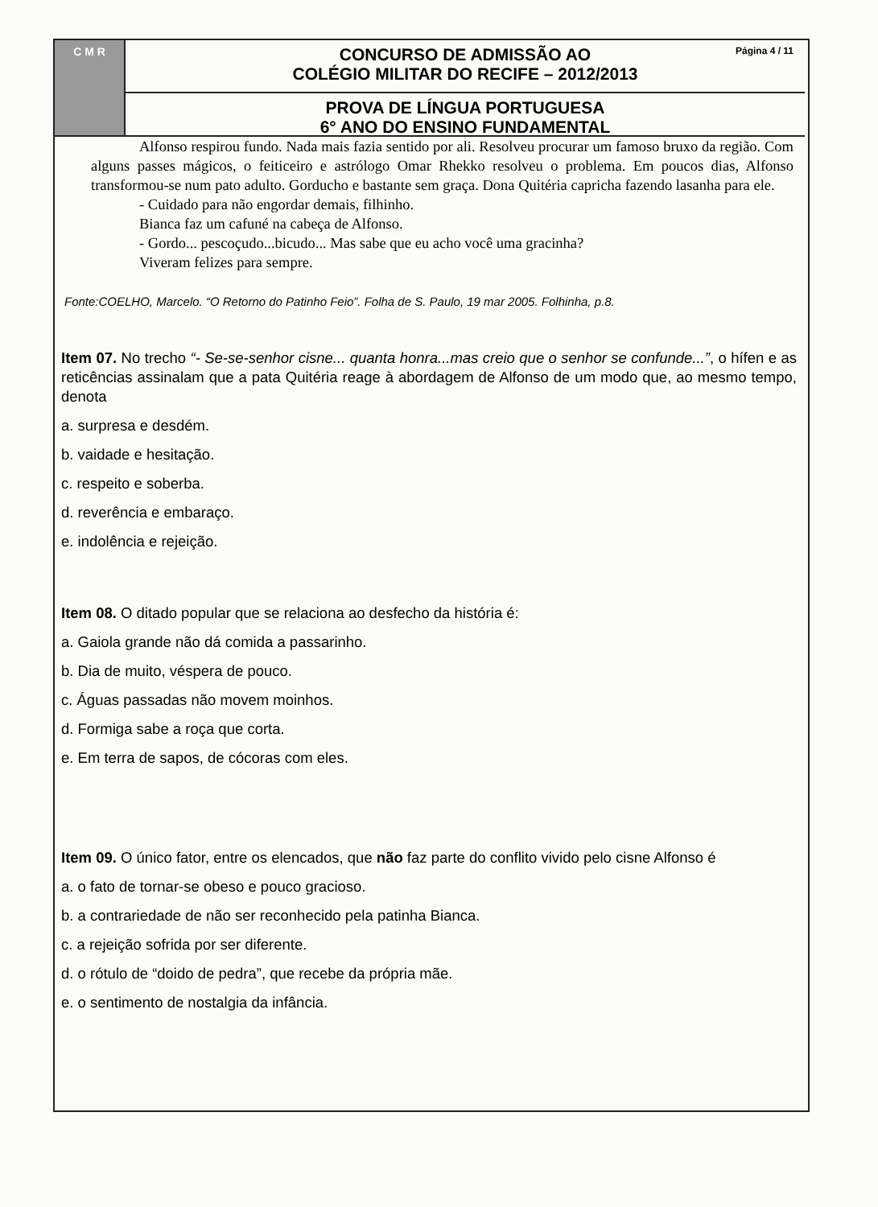C M R
CONCURSO DE ADMISSÃO AO
COLÉGIO MILITAR DO RECIFE – 2012/2013
Página 4 / 11
PROVA DE LÍNGUA PORTUGUESA
6° ANO DO ENSINO FUNDAMENTAL
Alfonso respirou fundo. Nada mais fazia sentido por ali. Resolveu procurar um famoso bruxo da região. Com alguns passes mágicos, o feiticeiro e astrólogo Omar Rhekko resolveu o problema. Em poucos dias, Alfonso transformou-se num pato adulto. Gorducho e bastante sem graça. Dona Quitéria capricha fazendo lasanha para ele.
- Cuidado para não engordar demais, filhinho.
Bianca faz um cafuné na cabeça de Alfonso.
- Gordo... pescoçudo...bicudo... Mas sabe que eu acho você uma gracinha?
Viveram felizes para sempre.
Fonte:COELHO, Marcelo. “O Retorno do Patinho Feio”. Folha de S. Paulo, 19 mar 2005. Folhinha, p.8.
Item 07. No trecho “- Se-se-senhor cisne... quanta honra...mas creio que o senhor se confunde...”, o hífen e as reticências assinalam que a pata Quitéria reage à abordagem de Alfonso de um modo que, ao mesmo tempo, denota
a. surpresa e desdém.
b. vaidade e hesitação.
c. respeito e soberba.
d. reverência e embaraço.
e. indolência e rejeição.
Item 08. O ditado popular que se relaciona ao desfecho da história é:
a. Gaiola grande não dá comida a passarinho.
b. Dia de muito, véspera de pouco.
c. Águas passadas não movem moinhos.
d. Formiga sabe a roça que corta.
e. Em terra de sapos, de cócoras com eles.
Item 09. O único fator, entre os elencados, que não faz parte do conflito vivido pelo cisne Alfonso é
a. o fato de tornar-se obeso e pouco gracioso.
b. a contrariedade de não ser reconhecido pela patinha Bianca.
c. a rejeição sofrida por ser diferente.
d. o rótulo de “doido de pedra”, que recebe da própria mãe.
e. o sentimento de nostalgia da infância.